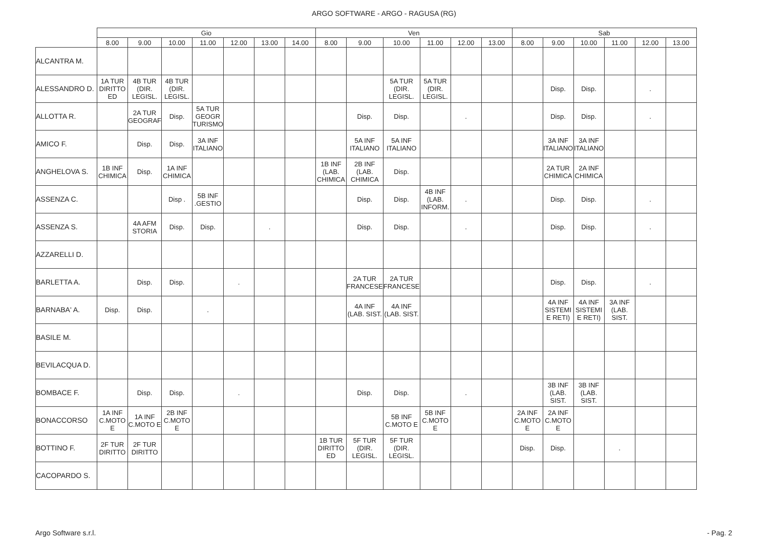ARGO SOFTWARE - ARGO - RAGUSA (RG)
| | Gio | | | | | | | Ven | | | | | | Sab | | | | | |
| --- | --- | --- | --- | --- | --- | --- | --- | --- | --- | --- | --- | --- | --- | --- | --- | --- | --- | --- | --- |
| | 8.00 | 9.00 | 10.00 | 11.00 | 12.00 | 13.00 | 14.00 | 8.00 | 9.00 | 10.00 | 11.00 | 12.00 | 13.00 | 8.00 | 9.00 | 10.00 | 11.00 | 12.00 | 13.00 |
| ALCANTRA M. | | | | | | | | | | | | | | | | | | | |
| ALESSANDRO D. | 1A TUR DIRITTO ED | 4B TUR (DIR. LEGISL. | 4B TUR (DIR. LEGISL. | | | | | | | 5A TUR (DIR. LEGISL. | 5A TUR (DIR. LEGISL. | | | | Disp. | Disp. | | . | |
| ALLOTTA R. | | 2A TUR GEOGRAF | Disp. | 5A TUR GEOGR TURISMO | | | | | Disp. | Disp. | | . | | | Disp. | Disp. | | . | |
| AMICO F. | | Disp. | Disp. | 3A INF ITALIANO | | | | | 5A INF ITALIANO | 5A INF ITALIANO | | | | | 3A INF ITALIANO | 3A INF ITALIANO | | | |
| ANGHELOVA S. | 1B INF CHIMICA | Disp. | 1A INF CHIMICA | | | | | 1B INF (LAB. CHIMICA | 2B INF (LAB. CHIMICA | Disp. | | | | | 2A TUR CHIMICA | 2A INF CHIMICA | | | |
| ASSENZA C. | | | Disp . | 5B INF .GESTIO | | | | | Disp. | Disp. | 4B INF (LAB. INFORM. | . | | | Disp. | Disp. | | . | |
| ASSENZA S. | | 4A AFM STORIA | Disp. | Disp. | | . | | | Disp. | Disp. | | . | | | Disp. | Disp. | | . | |
| AZZARELLI D. | | | | | | | | | | | | | | | | | | | |
| BARLETTA A. | | Disp. | Disp. | | . | | | | 2A TUR FRANCESE | 2A TUR FRANCESE | | | | | Disp. | Disp. | | . | |
| BARNABA' A. | Disp. | Disp. | | . | | | | | 4A INF (LAB. SIST. | 4A INF (LAB. SIST. | | | | | 4A INF SISTEMI E RETI) | 4A INF SISTEMI E RETI) | 3A INF (LAB. SIST. | | |
| BASILE M. | | | | | | | | | | | | | | | | | | | |
| BEVILACQUA D. | | | | | | | | | | | | | | | | | | | |
| BOMBACE F. | | Disp. | Disp. | | . | | | | Disp. | Disp. | | . | | | 3B INF (LAB. SIST. | 3B INF (LAB. SIST. | | | |
| BONACCORSO | 1A INF C.MOTO E | 1A INF C.MOTO E | 2B INF C.MOTO E | | | | | | | 5B INF C.MOTO E | 5B INF C.MOTO E | | | 2A INF C.MOTO E | 2A INF C.MOTO E | | | | |
| BOTTINO F. | 2F TUR DIRITTO | 2F TUR DIRITTO | | | | | | 1B TUR DIRITTO ED | 5F TUR (DIR. LEGISL. | 5F TUR (DIR. LEGISL. | | | | Disp. | Disp. | | . | | |
| CACOPARDO S. | | | | | | | | | | | | | | | | | | | |
Argo Software s.r.l. - Pag. 2